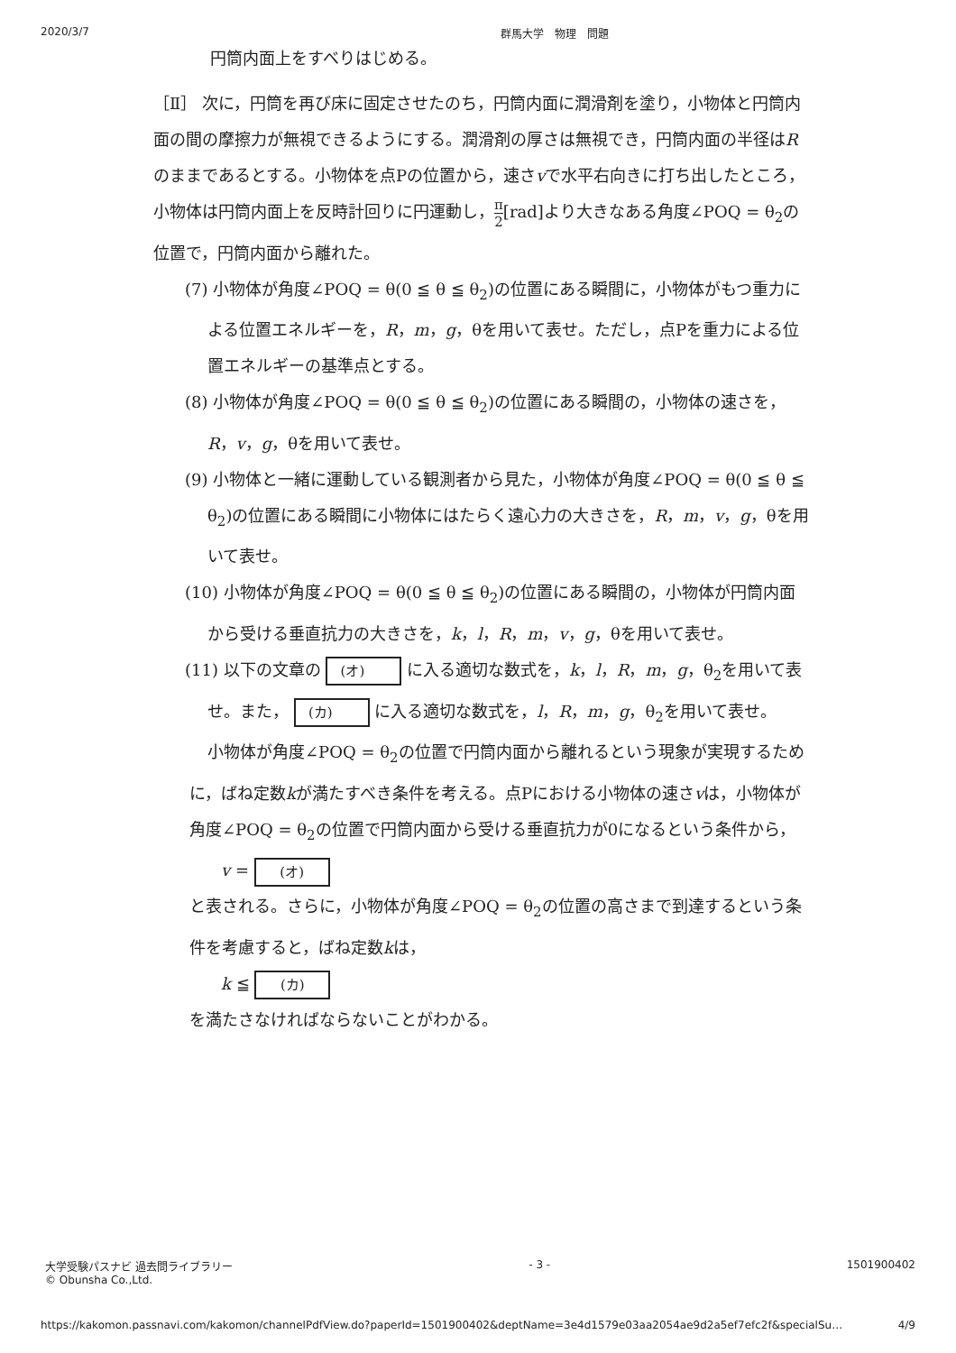2020/3/7 群馬大学　物理　問題
円筒内面上をすべりはじめる。
［Ⅱ］ 次に，円筒を再び床に固定させたのち，円筒内面に潤滑剤を塗り，小物体と円筒内面の間の摩擦力が無視できるようにする。潤滑剤の厚さは無視でき，円筒内面の半径はRのままであるとする。小物体を点Pの位置から，速さvで水平右向きに打ち出したところ，小物体は円筒内面上を反時計回りに円運動し，π 2[rad]より大きなある角度∠POQ = θ<sub>2</sub>の位置で，円筒内面から離れた。
(7) 小物体が角度∠POQ = θ(0 ≦ θ ≦ θ<sub>2</sub>)の位置にある瞬間に，小物体がもつ重力による位置エネルギーを，R，m，g，θを用いて表せ。ただし，点Pを重力による位置エネルギーの基準点とする。
(8) 小物体が角度∠POQ = θ(0 ≦ θ ≦ θ<sub>2</sub>)の位置にある瞬間の，小物体の速さを，R，v，g，θを用いて表せ。
(9) 小物体と一緒に運動している観測者から見た，小物体が角度∠POQ = θ(0 ≦ θ ≦ θ<sub>2</sub>)の位置にある瞬間に小物体にはたらく遠心力の大きさを，R，m，v，g，θを用いて表せ。
(10) 小物体が角度∠POQ = θ(0 ≦ θ ≦ θ<sub>2</sub>)の位置にある瞬間の，小物体が円筒内面から受ける垂直抗力の大きさを，k，l，R，m，v，g，θを用いて表せ。
(11) 以下の文章の (オ) に入る適切な数式を，k，l，R，m，g，θ<sub>2</sub>を用いて表せ。また， (カ) に入る適切な数式を，l，R，m，g，θ<sub>2</sub>を用いて表せ。
小物体が角度∠POQ = θ<sub>2</sub>の位置で円筒内面から離れるという現象が実現するために，ばね定数kが満たすべき条件を考える。点Pにおける小物体の速さvは，小物体が角度∠POQ = θ<sub>2</sub>の位置で円筒内面から受ける垂直抗力が0になるという条件から，
v = (オ)
と表される。さらに，小物体が角度∠POQ = θ<sub>2</sub>の位置の高さまで到達するという条件を考慮すると，ばね定数kは，
k ≦ (カ)
を満たさなければならないことがわかる。
大学受験パスナビ 過去問ライブラリー
© Obunsha Co.,Ltd. - 3 - 1501900402
https://kakomon.passnavi.com/kakomon/channelPdfView.do?paperId=1501900402&deptName=3e4d1579e03aa2054ae9d2a5ef7efc2f&specialSu… 4/9